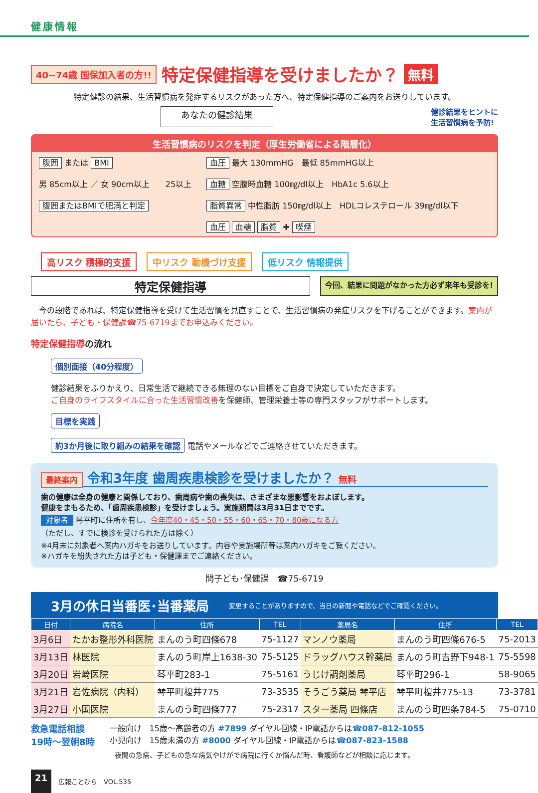健康情報
40~74歳 国保加入者の方!! 特定保健指導を受けましたか？ 無料
特定健診の結果、生活習慣病を発症するリスクがあった方へ、特定保健指導のご案内をお送りしています。
あなたの健診結果 健診結果をヒントに
生活習慣病を予防!
生活習慣病のリスクを判定（厚生労働省による階層化）
腹囲 または BMI
男 85cm以上 ／ 女 90cm以上　　25以上
腹囲またはBMIで肥満と判定
血圧 最大 130mmHG　最低 85mmHG以上
血糖 空腹時血糖 100㎎/dl以上　HbA1c 5.6以上
脂質異常 中性脂肪 150㎎/dl以上　HDLコレステロール 39㎎/dl以下
血圧 血糖 脂質 ✚ 喫煙
高リスク 積極的支援 中リスク 動機づけ支援 低リスク 情報提供
特定保健指導 今回、結果に問題がなかった方必ず来年も受診を!
　今の段階であれば、特定保健指導を受けて生活習慣を見直すことで、生活習慣病の発症リスクを下げることができます。案内が届いたら、子ども・保健課☎75-6719までお申込みください。
特定保健指導の流れ
個別面接（40分程度）
健診結果をふりかえり、日常生活で継続できる無理のない目標をご自身で決定していただきます。
ご自身のライフスタイルに合った生活習慣改善を保健師、管理栄養士等の専門スタッフがサポートします。
目標を実践
約3か月後に取り組みの結果を確認 電話やメールなどでご連絡させていただきます。
最終案内 令和3年度 歯周疾患検診を受けましたか？ 無料
歯の健康は全身の健康と関係しており、歯周病や歯の喪失は、さまざまな悪影響をおよぼします。
健康をまもるため、「歯周疾患検診」を受けましょう。実施期間は3月31日までです。
対象者 琴平町に住所を有し、今年度40・45・50・55・60・65・70・80歳になる方
（ただし、すでに検診を受けられた方は除く）
※4月末に対象者へ案内ハガキをお送りしています。内容や実施場所等は案内ハガキをご覧ください。
※ハガキを紛失された方は子ども・保健課までご連絡ください。
問子ども･保健課　☎75-6719
3月の休日当番医･当番薬局 変更することがありますので、当日の新聞や電話などでご確認ください。
| 日付 | 病院名 | 住所 | TEL | 薬局名 | 住所 | TEL |
| --- | --- | --- | --- | --- | --- | --- |
| 3月6日 | たかお整形外科医院 | まんのう町四條678 | 75-1127 | マンノウ薬局 | まんのう町四條676-5 | 75-2013 |
| 3月13日 | 林医院 | まんのう町岸上1638-30 | 75-5125 | ドラッグハウス幹薬局 | まんのう町吉野下948-1 | 75-5598 |
| 3月20日 | 岩崎医院 | 琴平町283-1 | 75-5161 | うじけ調剤薬局 | 琴平町296-1 | 58-9065 |
| 3月21日 | 岩佐病院（内科） | 琴平町榎井775 | 73-3535 | そうごう薬局 琴平店 | 琴平町榎井775-13 | 73-3781 |
| 3月27日 | 小国医院 | まんのう町四條777 | 75-2317 | スター薬局 四條店 | まんのう町四条784-5 | 75-0710 |
救急電話相談
19時～翌朝8時
一般向け　15歳～高齢者の方 #7899 ダイヤル回線・IP電話からは☎087-812-1055
小児向け　15歳未満の方 #8000 ダイヤル回線・IP電話からは☎087-823-1588
夜間の急病、子どもの急な病気やけがで病院に行くか悩んだ時、看護師などが相談に応じます。
21 広報ことひら　VOL.535